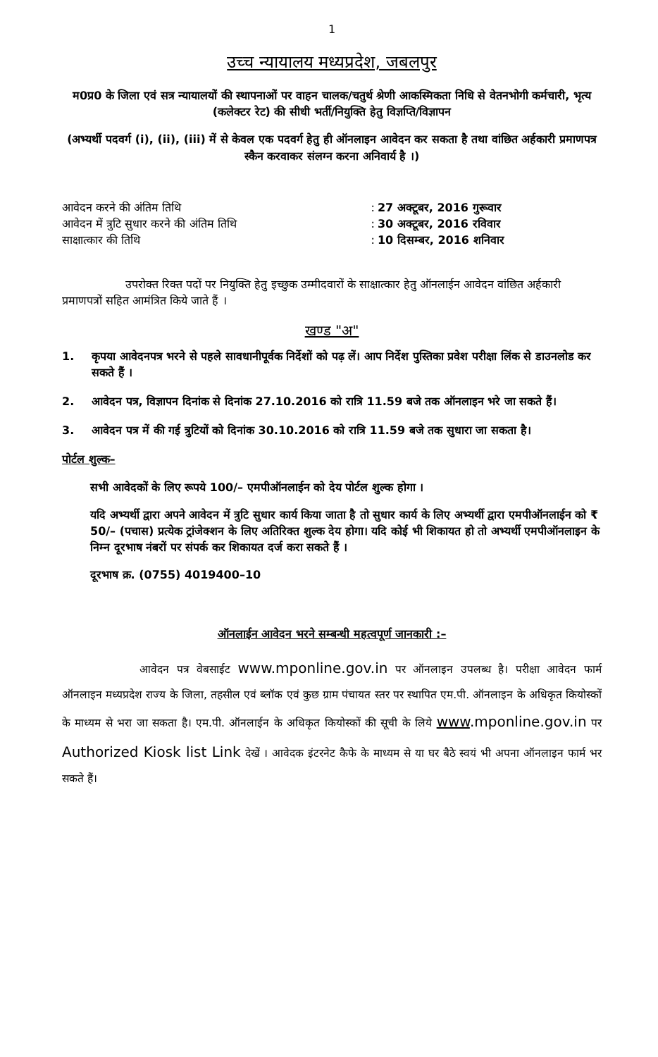1
उच्च न्यायालय मध्यप्रदेश, जबलपुर
म0प्र0 के जिला एवं सत्र न्यायालयों की स्थापनाओं पर वाहन चालक/चतुर्थ श्रेणी आकस्मिकता निधि से वेतनभोगी कर्मचारी, भृत्य (कलेक्टर रेट) की सीधी भर्ती/नियुक्ति हेतु विज्ञप्ति/विज्ञापन
(अभ्यर्थी पदवर्ग (i), (ii), (iii) में से केवल एक पदवर्ग हेतु ही ऑनलाइन आवेदन कर सकता है तथा वांछित अर्हकारी प्रमाणपत्र स्कैन करवाकर संलग्न करना अनिवार्य है ।)
| आवेदन करने की अंतिम तिथि | : | 27 अक्टूबर, 2016 गुरूवार |
| आवेदन में त्रुटि सुधार करने की अंतिम तिथि | : | 30 अक्टूबर, 2016 रविवार |
| साक्षात्कार की तिथि | : | 10 दिसम्बर, 2016 शनिवार |
उपरोक्त रिक्त पदों पर नियुक्ति हेतु इच्छुक उम्मीदवारों के साक्षात्कार हेतु ऑनलाईन आवेदन वांछित अर्हकारी प्रमाणपत्रों सहित आमंत्रित किये जाते हैं ।
खण्ड "अ"
1. कृपया आवेदनपत्र भरने से पहले सावधानीपूर्वक निर्देशों को पढ़ लें। आप निर्देश पुस्तिका प्रवेश परीक्षा लिंक से डाउनलोड कर सकते हैं ।
2. आवेदन पत्र, विज्ञापन दिनांक से दिनांक 27.10.2016 को रात्रि 11.59 बजे तक ऑनलाइन भरे जा सकते हैं।
3. आवेदन पत्र में की गई त्रुटियों को दिनांक 30.10.2016 को रात्रि 11.59 बजे तक सुधारा जा सकता है।
पोर्टल शुल्क–
सभी आवेदकों के लिए रूपये 100/– एमपीऑनलाईन को देय पोर्टल शुल्क होगा ।
यदि अभ्यर्थी द्वारा अपने आवेदन में त्रुटि सुधार कार्य किया जाता है तो सुधार कार्य के लिए अभ्यर्थी द्वारा एमपीऑनलाईन को ₹ 50/– (पचास) प्रत्येक ट्रांजेक्शन के लिए अतिरिक्त शुल्क देय होगा। यदि कोई भी शिकायत हो तो अभ्यर्थी एमपीऑनलाइन के निम्न दूरभाष नंबरों पर संपर्क कर शिकायत दर्ज करा सकते हैं ।
दूरभाष क्र. (0755) 4019400–10
ऑनलाईन आवेदन भरने सम्बन्धी महत्वपूर्ण जानकारी :–
आवेदन पत्र वेबसाईट www.mponline.gov.in पर ऑनलाइन उपलब्ध है। परीक्षा आवेदन फार्म ऑनलाइन मध्यप्रदेश राज्य के जिला, तहसील एवं ब्लॉक एवं कुछ ग्राम पंचायत स्तर पर स्थापित एम.पी. ऑनलाइन के अधिकृत कियोस्कों के माध्यम से भरा जा सकता है। एम.पी. ऑनलाईन के अधिकृत कियोस्कों की सूची के लिये www.mponline.gov.in पर Authorized Kiosk list Link देखें । आवेदक इंटरनेट कैफे के माध्यम से या घर बैठे स्वयं भी अपना ऑनलाइन फार्म भर सकते हैं।